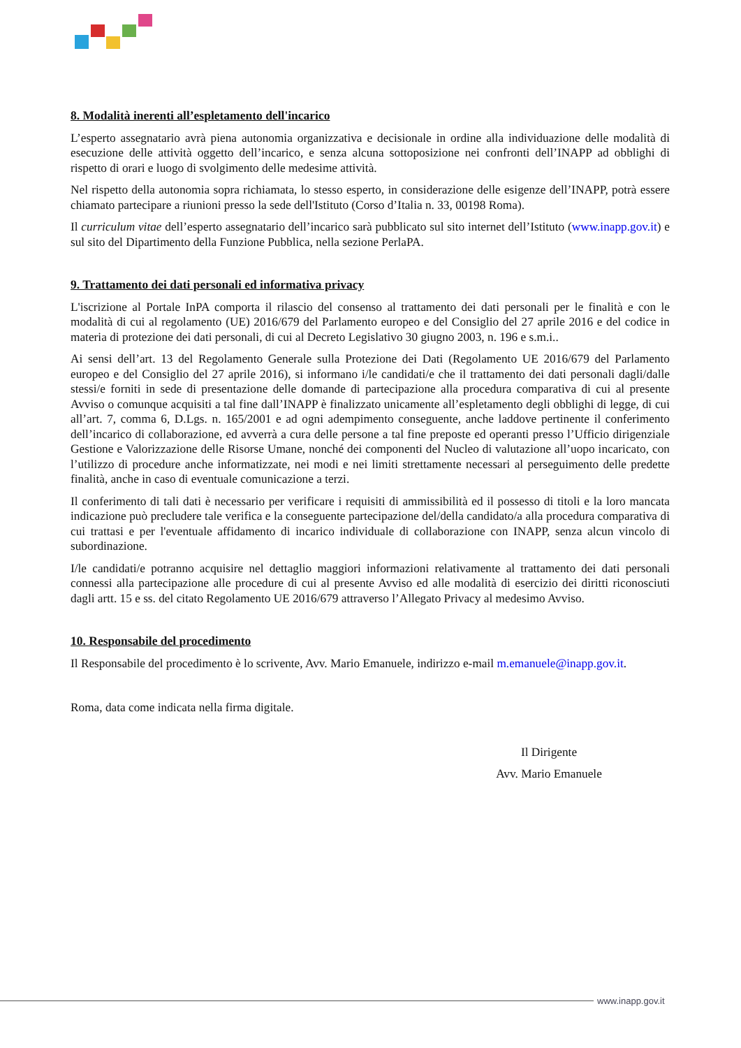8. Modalità inerenti all’espletamento dell'incarico
L’esperto assegnatario avrà piena autonomia organizzativa e decisionale in ordine alla individuazione delle modalità di esecuzione delle attività oggetto dell’incarico, e senza alcuna sottoposizione nei confronti dell’INAPP ad obblighi di rispetto di orari e luogo di svolgimento delle medesime attività.
Nel rispetto della autonomia sopra richiamata, lo stesso esperto, in considerazione delle esigenze dell’INAPP, potrà essere chiamato partecipare a riunioni presso la sede dell'Istituto (Corso d’Italia n. 33, 00198 Roma).
Il curriculum vitae dell’esperto assegnatario dell’incarico sarà pubblicato sul sito internet dell’Istituto (www.inapp.gov.it) e sul sito del Dipartimento della Funzione Pubblica, nella sezione PerlaPA.
9. Trattamento dei dati personali ed informativa privacy
L'iscrizione al Portale InPA comporta il rilascio del consenso al trattamento dei dati personali per le finalità e con le modalità di cui al regolamento (UE) 2016/679 del Parlamento europeo e del Consiglio del 27 aprile 2016 e del codice in materia di protezione dei dati personali, di cui al Decreto Legislativo 30 giugno 2003, n. 196 e s.m.i..
Ai sensi dell’art. 13 del Regolamento Generale sulla Protezione dei Dati (Regolamento UE 2016/679 del Parlamento europeo e del Consiglio del 27 aprile 2016), si informano i/le candidati/e che il trattamento dei dati personali dagli/dalle stessi/e forniti in sede di presentazione delle domande di partecipazione alla procedura comparativa di cui al presente Avviso o comunque acquisiti a tal fine dall’INAPP è finalizzato unicamente all’espletamento degli obblighi di legge, di cui all’art. 7, comma 6, D.Lgs. n. 165/2001 e ad ogni adempimento conseguente, anche laddove pertinente il conferimento dell’incarico di collaborazione, ed avverrà a cura delle persone a tal fine preposte ed operanti presso l’Ufficio dirigenziale Gestione e Valorizzazione delle Risorse Umane, nonché dei componenti del Nucleo di valutazione all’uopo incaricato, con l’utilizzo di procedure anche informatizzate, nei modi e nei limiti strettamente necessari al perseguimento delle predette finalità, anche in caso di eventuale comunicazione a terzi.
Il conferimento di tali dati è necessario per verificare i requisiti di ammissibilità ed il possesso di titoli e la loro mancata indicazione può precludere tale verifica e la conseguente partecipazione del/della candidato/a alla procedura comparativa di cui trattasi e per l'eventuale affidamento di incarico individuale di collaborazione con INAPP, senza alcun vincolo di subordinazione.
I/le candidati/e potranno acquisire nel dettaglio maggiori informazioni relativamente al trattamento dei dati personali connessi alla partecipazione alle procedure di cui al presente Avviso ed alle modalità di esercizio dei diritti riconosciuti dagli artt. 15 e ss. del citato Regolamento UE 2016/679 attraverso l’Allegato Privacy al medesimo Avviso.
10. Responsabile del procedimento
Il Responsabile del procedimento è lo scrivente, Avv. Mario Emanuele, indirizzo e-mail m.emanuele@inapp.gov.it.
Roma, data come indicata nella firma digitale.
Il Dirigente
Avv. Mario Emanuele
www.inapp.gov.it